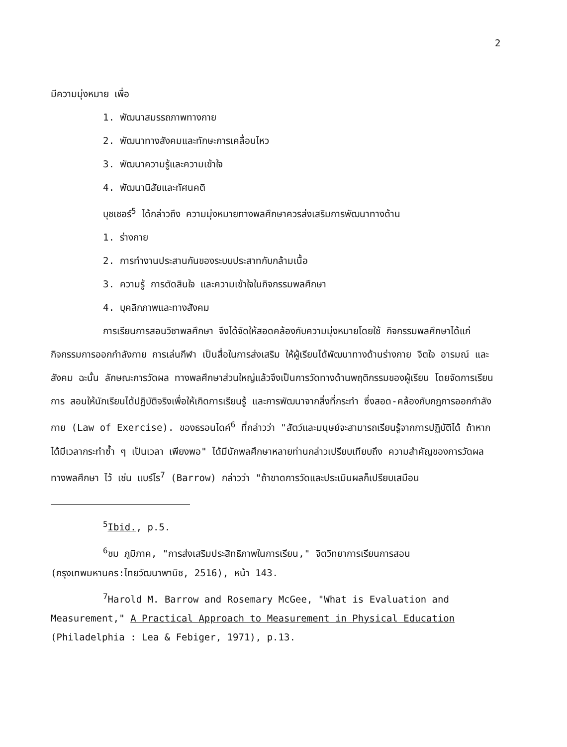2
มีความมุ่งหมาย เพื่อ
1. พัฒนาสมรรถภาพทางกาย
2. พัฒนาทางสังคมและทักษะการเคลื่อนไหว
3. พัฒนาความรู้และความเข้าใจ
4. พัฒนานิสัยและทัศนคติ
บุชเชอร์<sup>5</sup> ได้กล่าวถึง ความมุ่งหมายทางพลศึกษาควรส่งเสริมการพัฒนาทางด้าน
1. ร่างกาย
2. การทำงานประสานกันของระบบประสาทกับกล้ามเนื้อ
3. ความรู้ การตัดสินใจ และความเข้าใจในกิจกรรมพลศึกษา
4. บุคลิกภาพและทางสังคม
การเรียนการสอนวิชาพลศึกษา จึงได้จัดให้สอดคล้องกับความมุ่งหมายโดยใช้ กิจกรรมพลศึกษาได้แก่ กิจกรรมการออกกำลังกาย การเล่นกีฬา เป็นสื่อในการส่งเสริม ให้ผู้เรียนได้พัฒนาทางด้านร่างกาย จิตใจ อารมณ์ และ สังคม ฉะนั้น ลักษณะการวัดผล ทางพลศึกษาส่วนใหญ่แล้วจึงเป็นการวัดทางด้านพฤติกรรมของผู้เรียน โดยจัดการเรียนการ สอนให้นักเรียนได้ปฏิบัติจริงเพื่อให้เกิดการเรียนรู้ และการพัฒนาจากสิ่งที่กระทำ ซึ่งสอด-คล้องกับกฎการออกกำลังกาย (Law of Exercise). ของธรอนไดค์<sup>6</sup> ที่กล่าวว่า "สัตว์และมนุษย์จะสามารถเรียนรู้จากการปฏิบัติได้ ถ้าหากได้มีเวลากระทำซ้ำ ๆ เป็นเวลา เพียงพอ" ได้มีนักพลศึกษาหลายท่านกล่าวเปรียบเทียบถึง ความสำคัญของการวัดผลทางพลศึกษา ไว้ เช่น แบร์โร<sup>7</sup> (Barrow) กล่าวว่า "ถ้าขาดการวัดและประเมินผลก็เปรียบเสมือน
<sup>5</sup> Ibid., p.5.
<sup>6</sup> ชม ภูมิภาค, "การส่งเสริมประสิทธิภาพในการเรียน," จิตวิทยาการเรียนการสอน (กรุงเทพมหานคร:ไทยวัฒนาพานิช, 2516), หน้า 143.
<sup>7</sup> Harold M. Barrow and Rosemary McGee, "What is Evaluation and Measurement," A Practical Approach to Measurement in Physical Education (Philadelphia : Lea & Febiger, 1971), p.13.